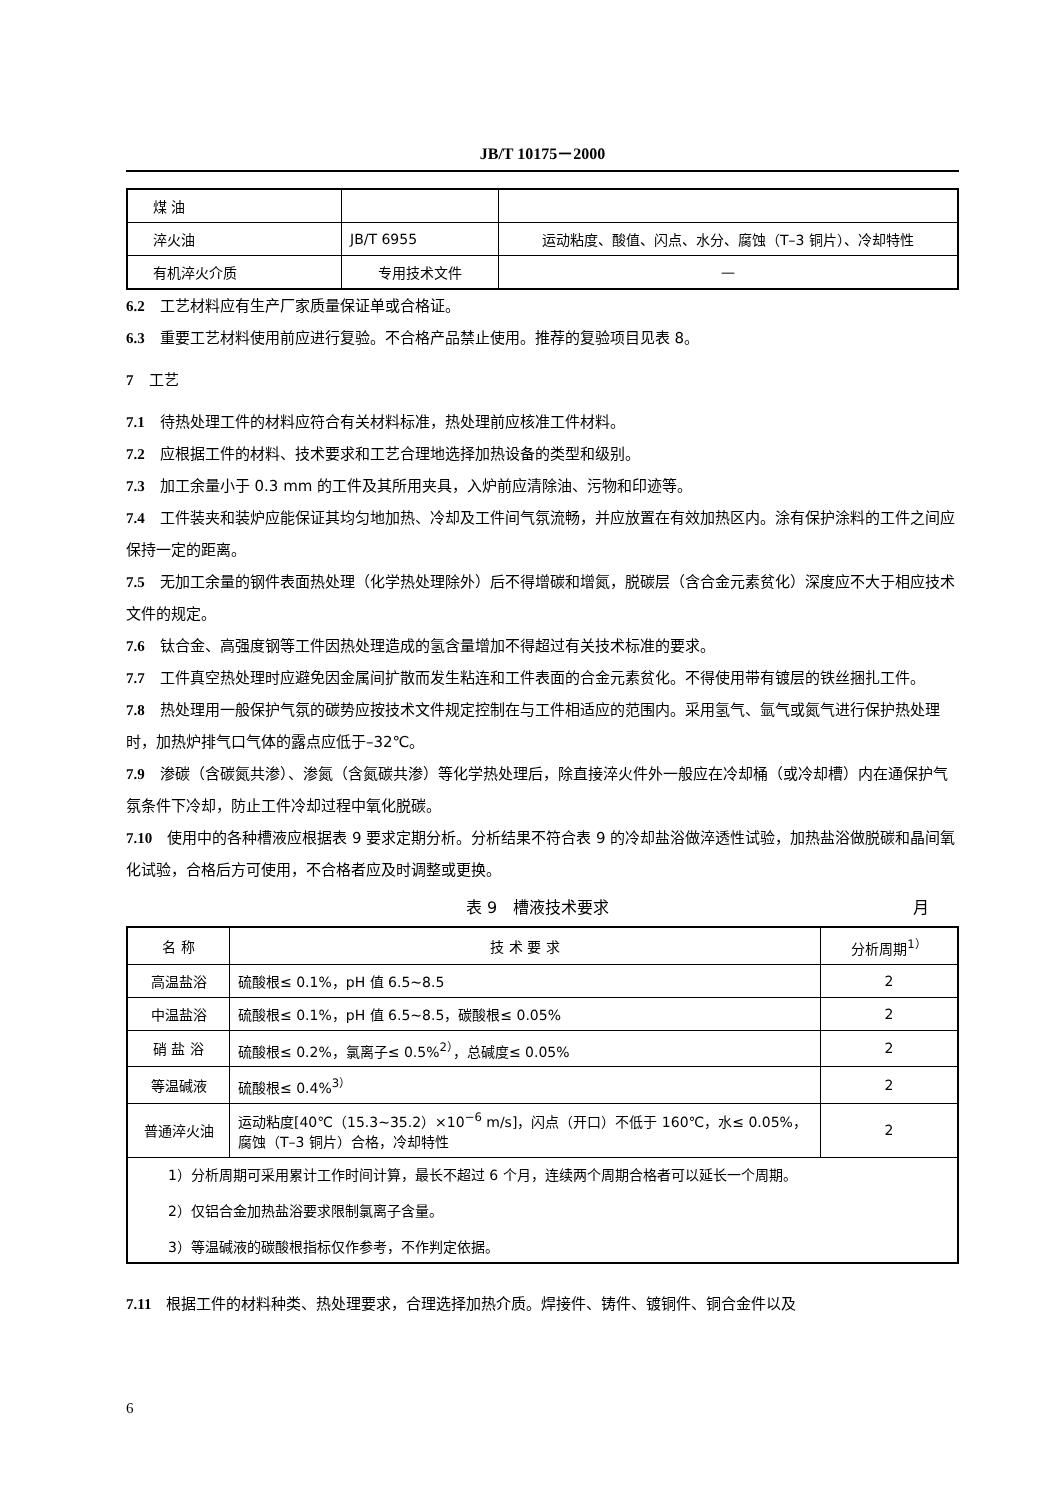JB/T 10175－2000
| 煤 油 | | |
| 淬火油 | JB/T 6955 | 运动粘度、酸值、闪点、水分、腐蚀（T–3 铜片）、冷却特性 |
| 有机淬火介质 | 专用技术文件 | — |
6.2　工艺材料应有生产厂家质量保证单或合格证。
6.3　重要工艺材料使用前应进行复验。不合格产品禁止使用。推荐的复验项目见表 8。
7　工艺
7.1　待热处理工件的材料应符合有关材料标准，热处理前应核准工件材料。
7.2　应根据工件的材料、技术要求和工艺合理地选择加热设备的类型和级别。
7.3　加工余量小于 0.3 mm 的工件及其所用夹具，入炉前应清除油、污物和印迹等。
7.4　工件装夹和装炉应能保证其均匀地加热、冷却及工件间气氛流畅，并应放置在有效加热区内。涂有保护涂料的工件之间应保持一定的距离。
7.5　无加工余量的钢件表面热处理（化学热处理除外）后不得增碳和增氮，脱碳层（含合金元素贫化）深度应不大于相应技术文件的规定。
7.6　钛合金、高强度钢等工件因热处理造成的氢含量增加不得超过有关技术标准的要求。
7.7　工件真空热处理时应避免因金属间扩散而发生粘连和工件表面的合金元素贫化。不得使用带有镀层的铁丝捆扎工件。
7.8　热处理用一般保护气氛的碳势应按技术文件规定控制在与工件相适应的范围内。采用氢气、氩气或氮气进行保护热处理时，加热炉排气口气体的露点应低于–32℃。
7.9　渗碳（含碳氮共渗）、渗氮（含氮碳共渗）等化学热处理后，除直接淬火件外一般应在冷却桶（或冷却槽）内在通保护气氛条件下冷却，防止工件冷却过程中氧化脱碳。
7.10　使用中的各种槽液应根据表 9 要求定期分析。分析结果不符合表 9 的冷却盐浴做淬透性试验，加热盐浴做脱碳和晶间氧化试验，合格后方可使用，不合格者应及时调整或更换。
表 9　槽液技术要求 月
| 名 称 | 技 术 要 求 | 分析周期<sup>1）</sup> |
| 高温盐浴 | 硫酸根≤ 0.1%，pH 值 6.5~8.5 | 2 |
| 中温盐浴 | 硫酸根≤ 0.1%，pH 值 6.5~8.5，碳酸根≤ 0.05% | 2 |
| 硝 盐 浴 | 硫酸根≤ 0.2%，氯离子≤ 0.5%<sup>2）</sup>，总碱度≤ 0.05% | 2 |
| 等温碱液 | 硫酸根≤ 0.4%<sup>3）</sup> | 2 |
| 普通淬火油 | 运动粘度[40℃（15.3~35.2）×10<sup>−6</sup> m/s]，闪点（开口）不低于 160℃，水≤ 0.05%，腐蚀（T–3 铜片）合格，冷却特性 | 2 |
| 1）分析周期可采用累计工作时间计算，最长不超过 6 个月，连续两个周期合格者可以延长一个周期。 2）仅铝合金加热盐浴要求限制氯离子含量。 3）等温碱液的碳酸根指标仅作参考，不作判定依据。 | | |
7.11　根据工件的材料种类、热处理要求，合理选择加热介质。焊接件、铸件、镀铜件、铜合金件以及
6